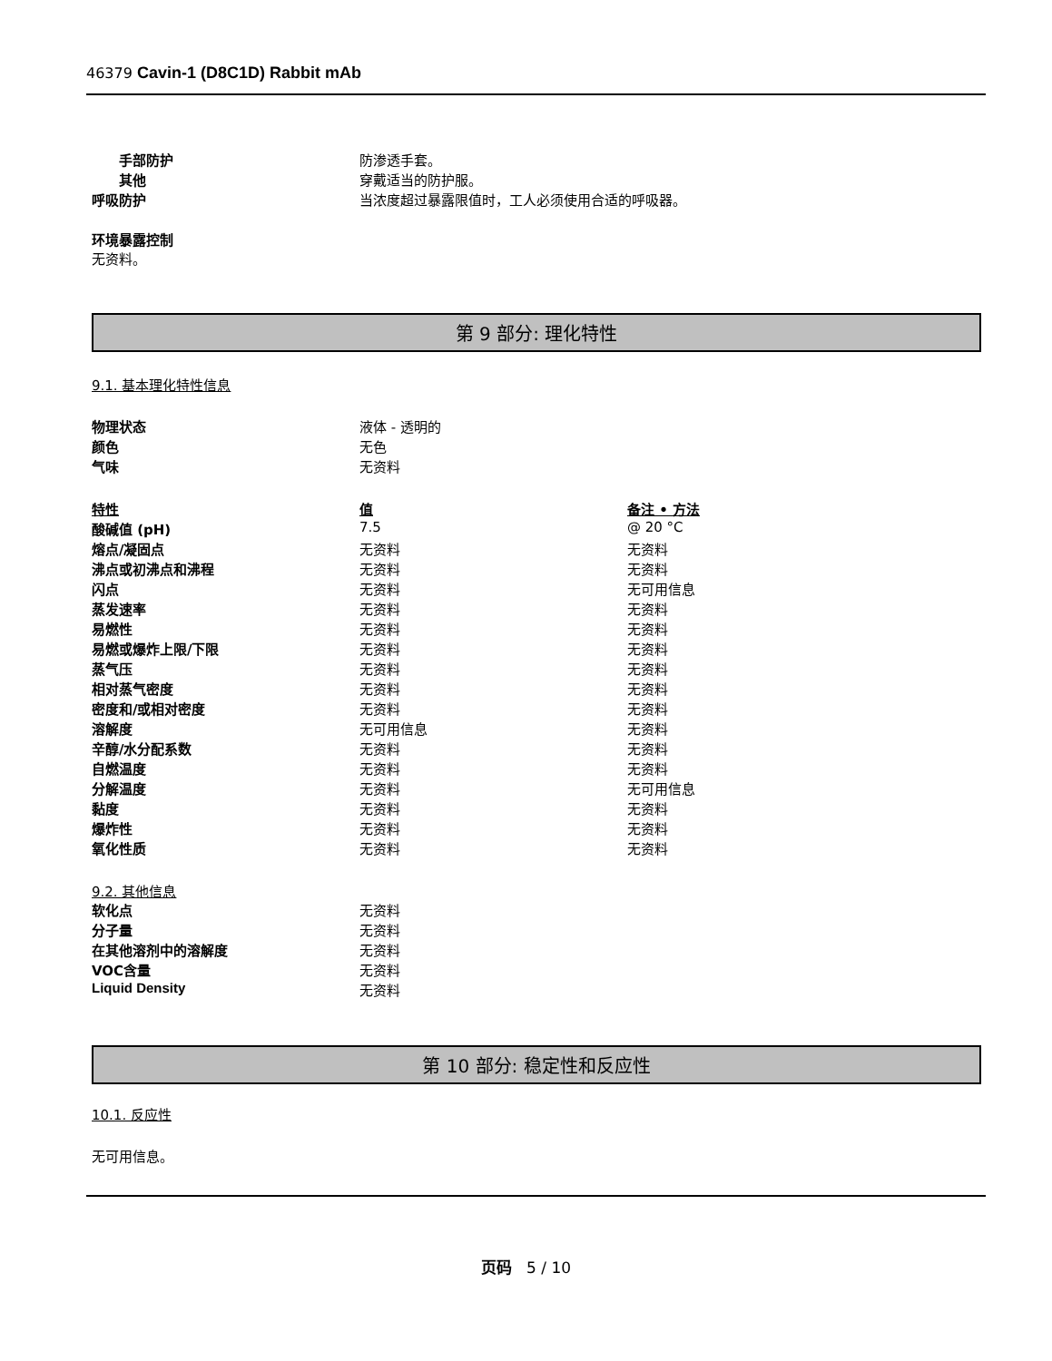46379 Cavin-1 (D8C1D) Rabbit mAb
| 手部防护 | 防渗透手套。 |
| 其他 | 穿戴适当的防护服。 |
| 呼吸防护 | 当浓度超过暴露限值时，工人必须使用合适的呼吸器。 |
环境暴露控制
无资料。
第 9 部分: 理化特性
9.1. 基本理化特性信息
| 物理状态 | 液体 - 透明的 |
| 颜色 | 无色 |
| 气味 | 无资料 |
| 特性 | 值 | 备注 • 方法 |
| 酸碱值 (pH) | 7.5 | @ 20 °C |
| 熔点/凝固点 | 无资料 | 无资料 |
| 沸点或初沸点和沸程 | 无资料 | 无资料 |
| 闪点 | 无资料 | 无可用信息 |
| 蒸发速率 | 无资料 | 无资料 |
| 易燃性 | 无资料 | 无资料 |
| 易燃或爆炸上限/下限 | 无资料 | 无资料 |
| 蒸气压 | 无资料 | 无资料 |
| 相对蒸气密度 | 无资料 | 无资料 |
| 密度和/或相对密度 | 无资料 | 无资料 |
| 溶解度 | 无可用信息 | 无资料 |
| 辛醇/水分配系数 | 无资料 | 无资料 |
| 自燃温度 | 无资料 | 无资料 |
| 分解温度 | 无资料 | 无可用信息 |
| 黏度 | 无资料 | 无资料 |
| 爆炸性 | 无资料 | 无资料 |
| 氧化性质 | 无资料 | 无资料 |
9.2. 其他信息
| 软化点 | 无资料 |
| 分子量 | 无资料 |
| 在其他溶剂中的溶解度 | 无资料 |
| VOC含量 | 无资料 |
| Liquid Density | 无资料 |
第 10 部分: 稳定性和反应性
10.1. 反应性
无可用信息。
页码 5 / 10